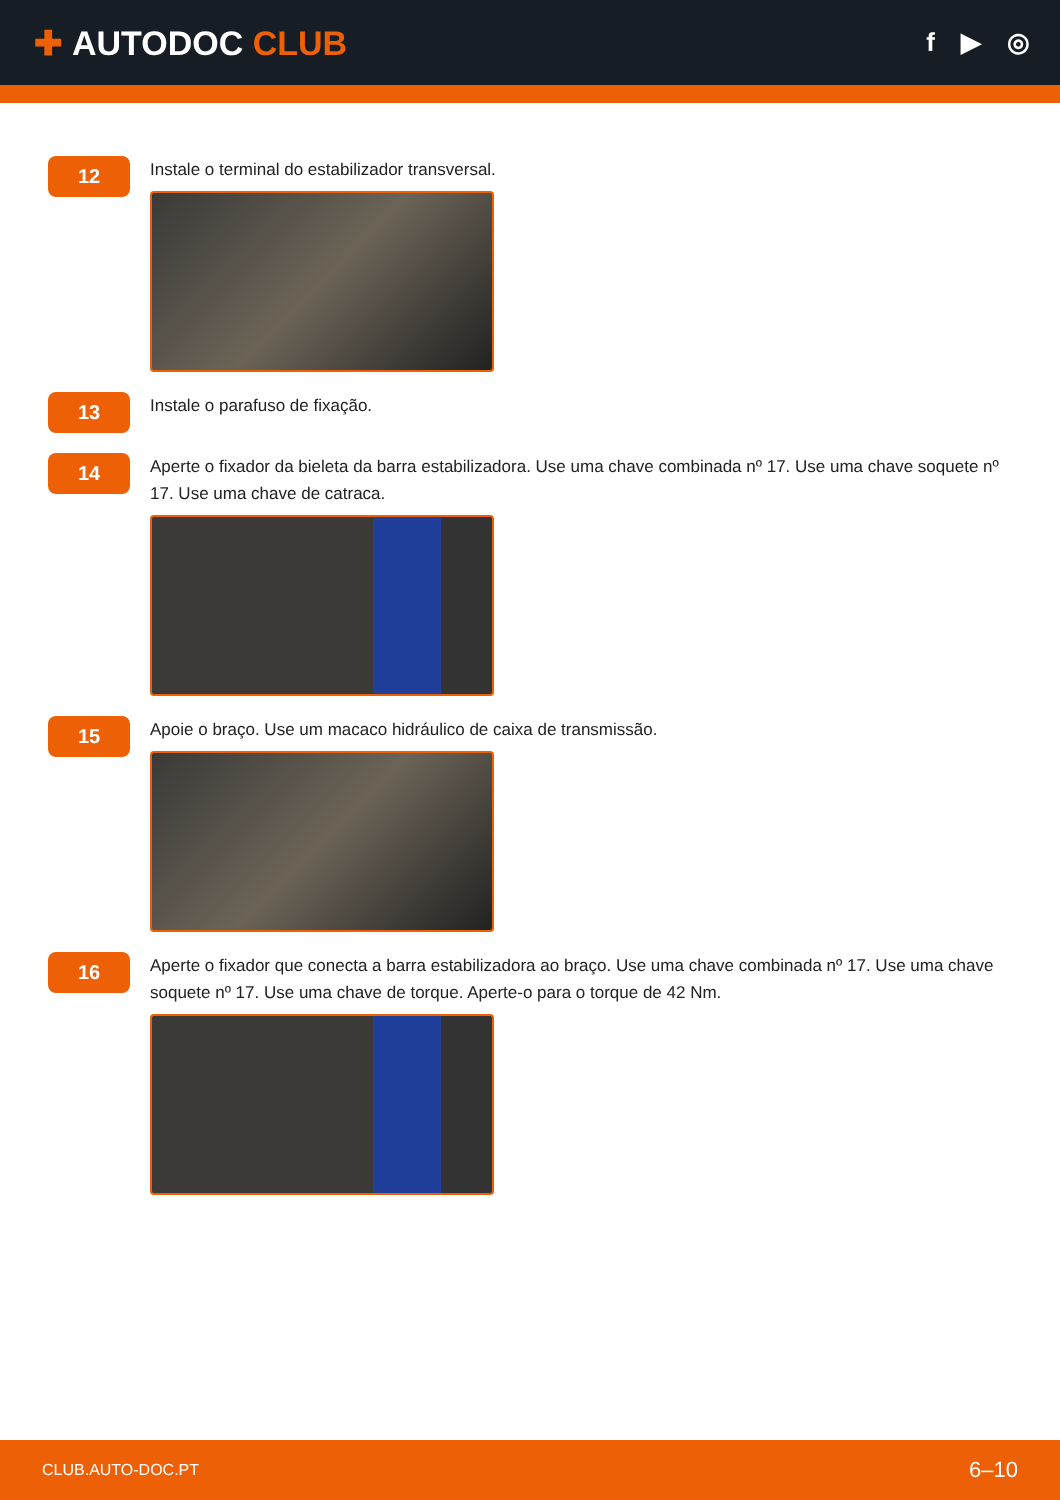✚ AUTODOC CLUB
f ▶ ◎
12
Instale o terminal do estabilizador transversal.
13
Instale o parafuso de fixação.
14
Aperte o fixador da bieleta da barra estabilizadora. Use uma chave combinada nº 17. Use uma chave soquete nº 17. Use uma chave de catraca.
15
Apoie o braço. Use um macaco hidráulico de caixa de transmissão.
16
Aperte o fixador que conecta a barra estabilizadora ao braço. Use uma chave combinada nº 17. Use uma chave soquete nº 17. Use uma chave de torque. Aperte-o para o torque de 42 Nm.
CLUB.AUTO-DOC.PT 6–10